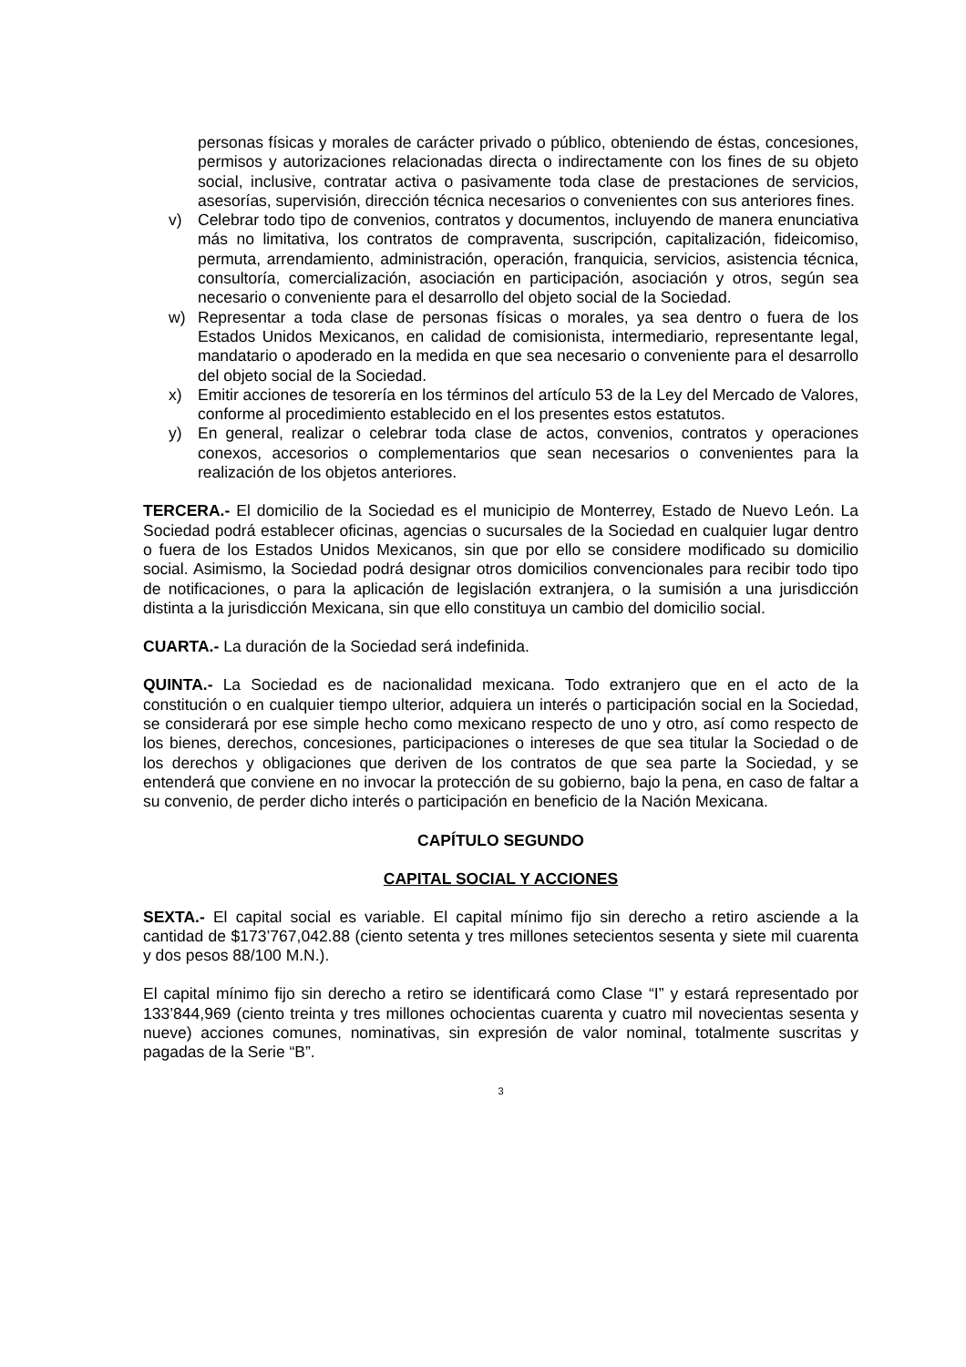personas físicas y morales de carácter privado o público, obteniendo de éstas, concesiones, permisos y autorizaciones relacionadas directa o indirectamente con los fines de su objeto social, inclusive, contratar activa o pasivamente toda clase de prestaciones de servicios, asesorías, supervisión, dirección técnica necesarios o convenientes con sus anteriores fines.
v) Celebrar todo tipo de convenios, contratos y documentos, incluyendo de manera enunciativa más no limitativa, los contratos de compraventa, suscripción, capitalización, fideicomiso, permuta, arrendamiento, administración, operación, franquicia, servicios, asistencia técnica, consultoría, comercialización, asociación en participación, asociación y otros, según sea necesario o conveniente para el desarrollo del objeto social de la Sociedad.
w) Representar a toda clase de personas físicas o morales, ya sea dentro o fuera de los Estados Unidos Mexicanos, en calidad de comisionista, intermediario, representante legal, mandatario o apoderado en la medida en que sea necesario o conveniente para el desarrollo del objeto social de la Sociedad.
x) Emitir acciones de tesorería en los términos del artículo 53 de la Ley del Mercado de Valores, conforme al procedimiento establecido en el los presentes estos estatutos.
y) En general, realizar o celebrar toda clase de actos, convenios, contratos y operaciones conexos, accesorios o complementarios que sean necesarios o convenientes para la realización de los objetos anteriores.
TERCERA.- El domicilio de la Sociedad es el municipio de Monterrey, Estado de Nuevo León. La Sociedad podrá establecer oficinas, agencias o sucursales de la Sociedad en cualquier lugar dentro o fuera de los Estados Unidos Mexicanos, sin que por ello se considere modificado su domicilio social. Asimismo, la Sociedad podrá designar otros domicilios convencionales para recibir todo tipo de notificaciones, o para la aplicación de legislación extranjera, o la sumisión a una jurisdicción distinta a la jurisdicción Mexicana, sin que ello constituya un cambio del domicilio social.
CUARTA.- La duración de la Sociedad será indefinida.
QUINTA.- La Sociedad es de nacionalidad mexicana. Todo extranjero que en el acto de la constitución o en cualquier tiempo ulterior, adquiera un interés o participación social en la Sociedad, se considerará por ese simple hecho como mexicano respecto de uno y otro, así como respecto de los bienes, derechos, concesiones, participaciones o intereses de que sea titular la Sociedad o de los derechos y obligaciones que deriven de los contratos de que sea parte la Sociedad, y se entenderá que conviene en no invocar la protección de su gobierno, bajo la pena, en caso de faltar a su convenio, de perder dicho interés o participación en beneficio de la Nación Mexicana.
CAPÍTULO SEGUNDO
CAPITAL SOCIAL Y ACCIONES
SEXTA.- El capital social es variable. El capital mínimo fijo sin derecho a retiro asciende a la cantidad de $173’767,042.88 (ciento setenta y tres millones setecientos sesenta y siete mil cuarenta y dos pesos 88/100 M.N.).
El capital mínimo fijo sin derecho a retiro se identificará como Clase “I” y estará representado por 133’844,969 (ciento treinta y tres millones ochocientas cuarenta y cuatro mil novecientas sesenta y nueve) acciones comunes, nominativas, sin expresión de valor nominal, totalmente suscritas y pagadas de la Serie “B”.
3